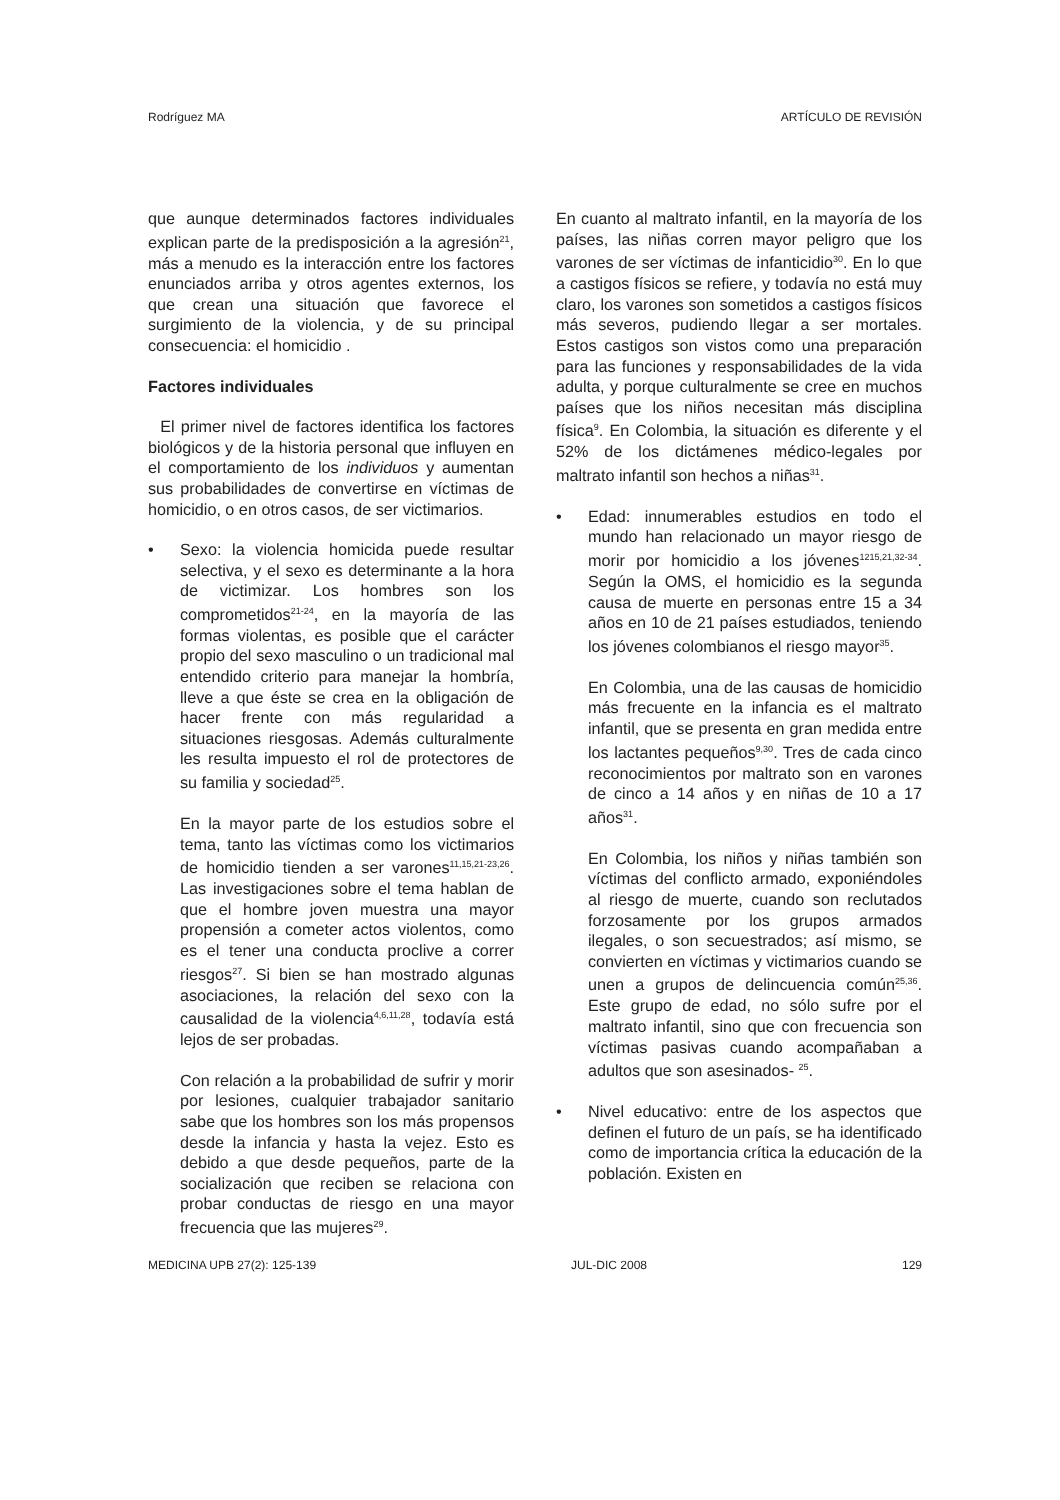Rodríguez MA ARTÍCULO DE REVISIÓN
que aunque determinados factores individuales explican parte de la predisposición a la agresión<sup>21</sup>, más a menudo es la interacción entre los factores enunciados arriba y otros agentes externos, los que crean una situación que favorece el surgimiento de la violencia, y de su principal consecuencia: el homicidio .
Factores individuales
El primer nivel de factores identifica los factores biológicos y de la historia personal que influyen en el comportamiento de los individuos y aumentan sus probabilidades de convertirse en víctimas de homicidio, o en otros casos, de ser victimarios.
• Sexo: la violencia homicida puede resultar selectiva, y el sexo es determinante a la hora de victimizar. Los hombres son los comprometidos<sup>21-24</sup>, en la mayoría de las formas violentas, es posible que el carácter propio del sexo masculino o un tradicional mal entendido criterio para manejar la hombría, lleve a que éste se crea en la obligación de hacer frente con más regularidad a situaciones riesgosas. Además culturalmente les resulta impuesto el rol de protectores de su familia y sociedad<sup>25</sup>.
En la mayor parte de los estudios sobre el tema, tanto las víctimas como los victimarios de homicidio tienden a ser varones<sup>11,15,21-23,26</sup>. Las investigaciones sobre el tema hablan de que el hombre joven muestra una mayor propensión a cometer actos violentos, como es el tener una conducta proclive a correr riesgos<sup>27</sup>. Si bien se han mostrado algunas asociaciones, la relación del sexo con la causalidad de la violencia<sup>4,6,11,28</sup>, todavía está lejos de ser probadas.
Con relación a la probabilidad de sufrir y morir por lesiones, cualquier trabajador sanitario sabe que los hombres son los más propensos desde la infancia y hasta la vejez. Esto es debido a que desde pequeños, parte de la socialización que reciben se relaciona con probar conductas de riesgo en una mayor frecuencia que las mujeres<sup>29</sup>.
En cuanto al maltrato infantil, en la mayoría de los países, las niñas corren mayor peligro que los varones de ser víctimas de infanticidio<sup>30</sup>. En lo que a castigos físicos se refiere, y todavía no está muy claro, los varones son sometidos a castigos físicos más severos, pudiendo llegar a ser mortales. Estos castigos son vistos como una preparación para las funciones y responsabilidades de la vida adulta, y porque culturalmente se cree en muchos países que los niños necesitan más disciplina física<sup>9</sup>. En Colombia, la situación es diferente y el 52% de los dictámenes médico-legales por maltrato infantil son hechos a niñas<sup>31</sup>.
• Edad: innumerables estudios en todo el mundo han relacionado un mayor riesgo de morir por homicidio a los jóvenes<sup>1215,21,32-34</sup>. Según la OMS, el homicidio es la segunda causa de muerte en personas entre 15 a 34 años en 10 de 21 países estudiados, teniendo los jóvenes colombianos el riesgo mayor<sup>35</sup>.
En Colombia, una de las causas de homicidio más frecuente en la infancia es el maltrato infantil, que se presenta en gran medida entre los lactantes pequeños<sup>9,30</sup>. Tres de cada cinco reconocimientos por maltrato son en varones de cinco a 14 años y en niñas de 10 a 17 años<sup>31</sup>.
En Colombia, los niños y niñas también son víctimas del conflicto armado, exponiéndoles al riesgo de muerte, cuando son reclutados forzosamente por los grupos armados ilegales, o son secuestrados; así mismo, se convierten en víctimas y victimarios cuando se unen a grupos de delincuencia común<sup>25,36</sup>. Este grupo de edad, no sólo sufre por el maltrato infantil, sino que con frecuencia son víctimas pasivas cuando acompañaban a adultos que son asesinados- <sup>25</sup>.
• Nivel educativo: entre de los aspectos que definen el futuro de un país, se ha identificado como de importancia crítica la educación de la población. Existen en
MEDICINA UPB 27(2): 125-139 JUL-DIC 2008 129